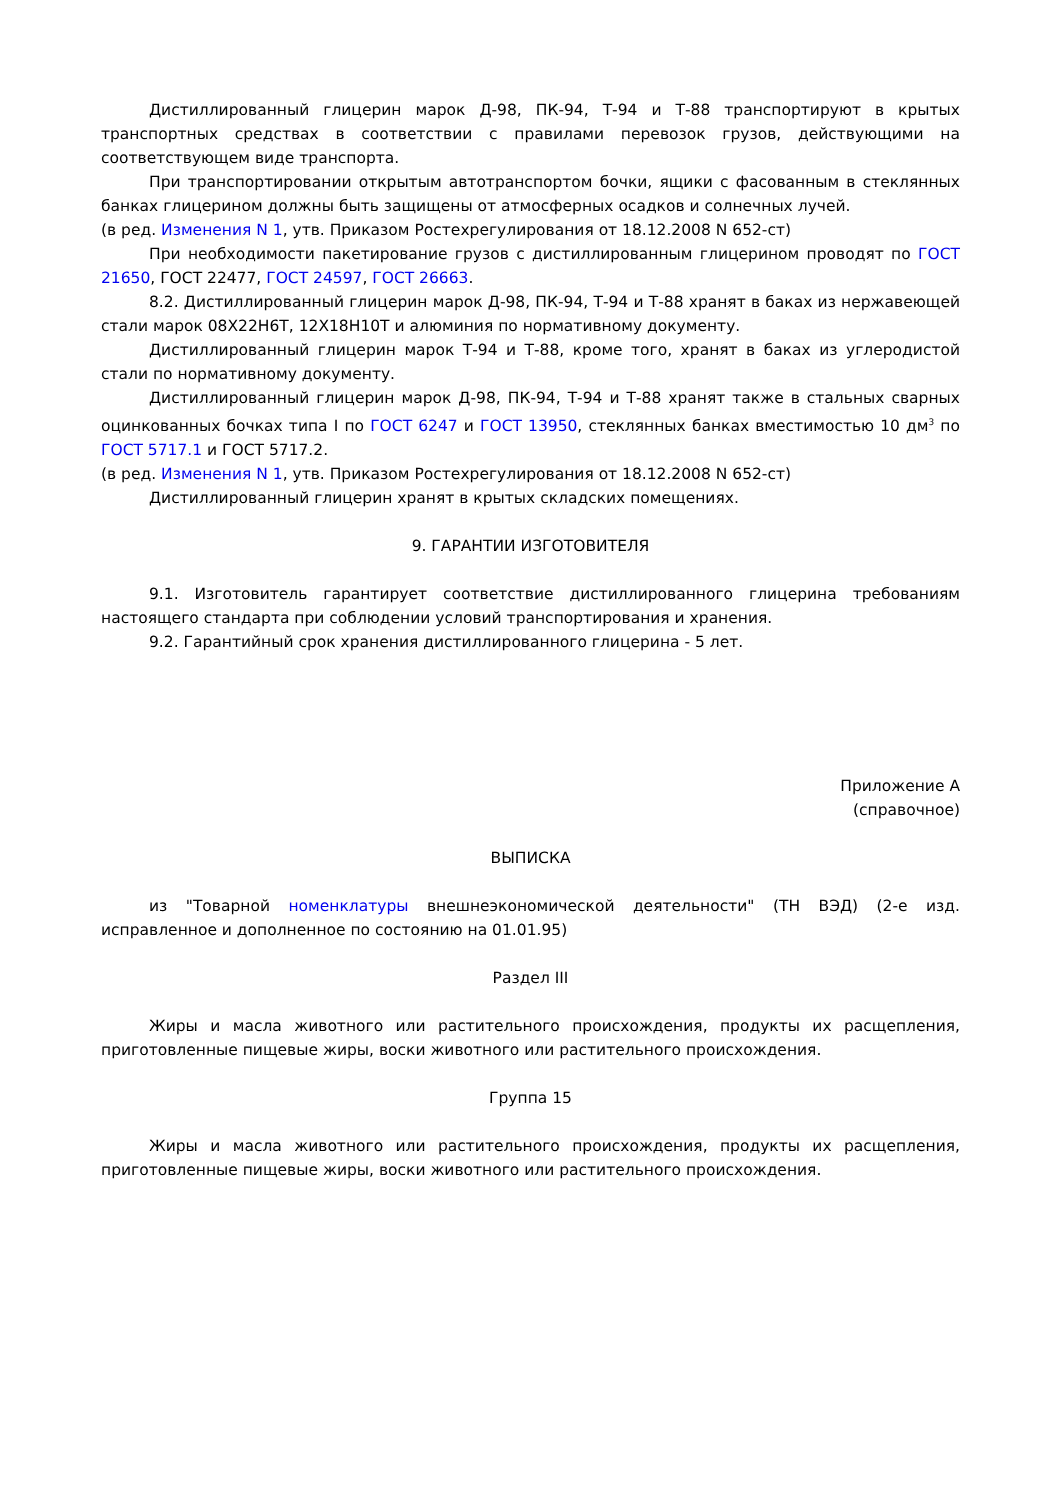Дистиллированный глицерин марок Д-98, ПК-94, Т-94 и Т-88 транспортируют в крытых транспортных средствах в соответствии с правилами перевозок грузов, действующими на соответствующем виде транспорта.
При транспортировании открытым автотранспортом бочки, ящики с фасованным в стеклянных банках глицерином должны быть защищены от атмосферных осадков и солнечных лучей.
(в ред. Изменения N 1, утв. Приказом Ростехрегулирования от 18.12.2008 N 652-ст)
При необходимости пакетирование грузов с дистиллированным глицерином проводят по ГОСТ 21650, ГОСТ 22477, ГОСТ 24597, ГОСТ 26663.
8.2. Дистиллированный глицерин марок Д-98, ПК-94, Т-94 и Т-88 хранят в баках из нержавеющей стали марок 08Х22Н6Т, 12Х18Н10Т и алюминия по нормативному документу.
Дистиллированный глицерин марок Т-94 и Т-88, кроме того, хранят в баках из углеродистой стали по нормативному документу.
Дистиллированный глицерин марок Д-98, ПК-94, Т-94 и Т-88 хранят также в стальных сварных оцинкованных бочках типа I по ГОСТ 6247 и ГОСТ 13950, стеклянных банках вместимостью 10 дм<sup>3</sup> по ГОСТ 5717.1 и ГОСТ 5717.2.
(в ред. Изменения N 1, утв. Приказом Ростехрегулирования от 18.12.2008 N 652-ст)
Дистиллированный глицерин хранят в крытых складских помещениях.
9. ГАРАНТИИ ИЗГОТОВИТЕЛЯ
9.1. Изготовитель гарантирует соответствие дистиллированного глицерина требованиям настоящего стандарта при соблюдении условий транспортирования и хранения.
9.2. Гарантийный срок хранения дистиллированного глицерина - 5 лет.
Приложение А
(справочное)
ВЫПИСКА
из "Товарной номенклатуры внешнеэкономической деятельности" (ТН ВЭД) (2-е изд. исправленное и дополненное по состоянию на 01.01.95)
Раздел III
Жиры и масла животного или растительного происхождения, продукты их расщепления, приготовленные пищевые жиры, воски животного или растительного происхождения.
Группа 15
Жиры и масла животного или растительного происхождения, продукты их расщепления, приготовленные пищевые жиры, воски животного или растительного происхождения.